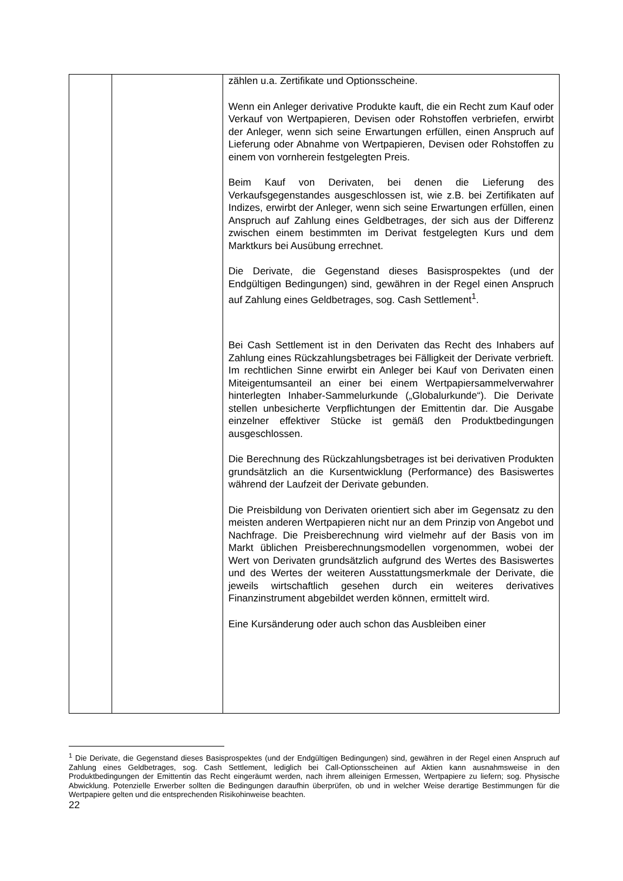| | | zählen u.a. Zertifikate und Optionsscheine. Wenn ein Anleger derivative Produkte kauft, die ein Recht zum Kauf oder Verkauf von Wertpapieren, Devisen oder Rohstoffen verbriefen, erwirbt der Anleger, wenn sich seine Erwartungen erfüllen, einen Anspruch auf Lieferung oder Abnahme von Wertpapieren, Devisen oder Rohstoffen zu einem von vornherein festgelegten Preis. Beim Kauf von Derivaten, bei denen die Lieferung des Verkaufsgegenstandes ausgeschlossen ist, wie z.B. bei Zertifikaten auf Indizes, erwirbt der Anleger, wenn sich seine Erwartungen erfüllen, einen Anspruch auf Zahlung eines Geldbetrages, der sich aus der Differenz zwischen einem bestimmten im Derivat festgelegten Kurs und dem Marktkurs bei Ausübung errechnet. Die Derivate, die Gegenstand dieses Basisprospektes (und der Endgültigen Bedingungen) sind, gewähren in der Regel einen Anspruch auf Zahlung eines Geldbetrages, sog. Cash Settlement<sup>1</sup>. Bei Cash Settlement ist in den Derivaten das Recht des Inhabers auf Zahlung eines Rückzahlungsbetrages bei Fälligkeit der Derivate verbrieft. Im rechtlichen Sinne erwirbt ein Anleger bei Kauf von Derivaten einen Miteigentumsanteil an einer bei einem Wertpapiersammelverwahrer hinterlegten Inhaber-Sammelurkunde („Globalurkunde“). Die Derivate stellen unbesicherte Verpflichtungen der Emittentin dar. Die Ausgabe einzelner effektiver Stücke ist gemäß den Produktbedingungen ausgeschlossen. Die Berechnung des Rückzahlungsbetrages ist bei derivativen Produkten grundsätzlich an die Kursentwicklung (Performance) des Basiswertes während der Laufzeit der Derivate gebunden. Die Preisbildung von Derivaten orientiert sich aber im Gegensatz zu den meisten anderen Wertpapieren nicht nur an dem Prinzip von Angebot und Nachfrage. Die Preisberechnung wird vielmehr auf der Basis von im Markt üblichen Preisberechnungsmodellen vorgenommen, wobei der Wert von Derivaten grundsätzlich aufgrund des Wertes des Basiswertes und des Wertes der weiteren Ausstattungsmerkmale der Derivate, die jeweils wirtschaftlich gesehen durch ein weiteres derivatives Finanzinstrument abgebildet werden können, ermittelt wird. Eine Kursänderung oder auch schon das Ausbleiben einer |
<sup>1</sup> Die Derivate, die Gegenstand dieses Basisprospektes (und der Endgültigen Bedingungen) sind, gewähren in der Regel einen Anspruch auf Zahlung eines Geldbetrages, sog. Cash Settlement, lediglich bei Call-Optionsscheinen auf Aktien kann ausnahmsweise in den Produktbedingungen der Emittentin das Recht eingeräumt werden, nach ihrem alleinigen Ermessen, Wertpapiere zu liefern; sog. Physische Abwicklung. Potenzielle Erwerber sollten die Bedingungen daraufhin überprüfen, ob und in welcher Weise derartige Bestimmungen für die Wertpapiere gelten und die entsprechenden Risikohinweise beachten.
22